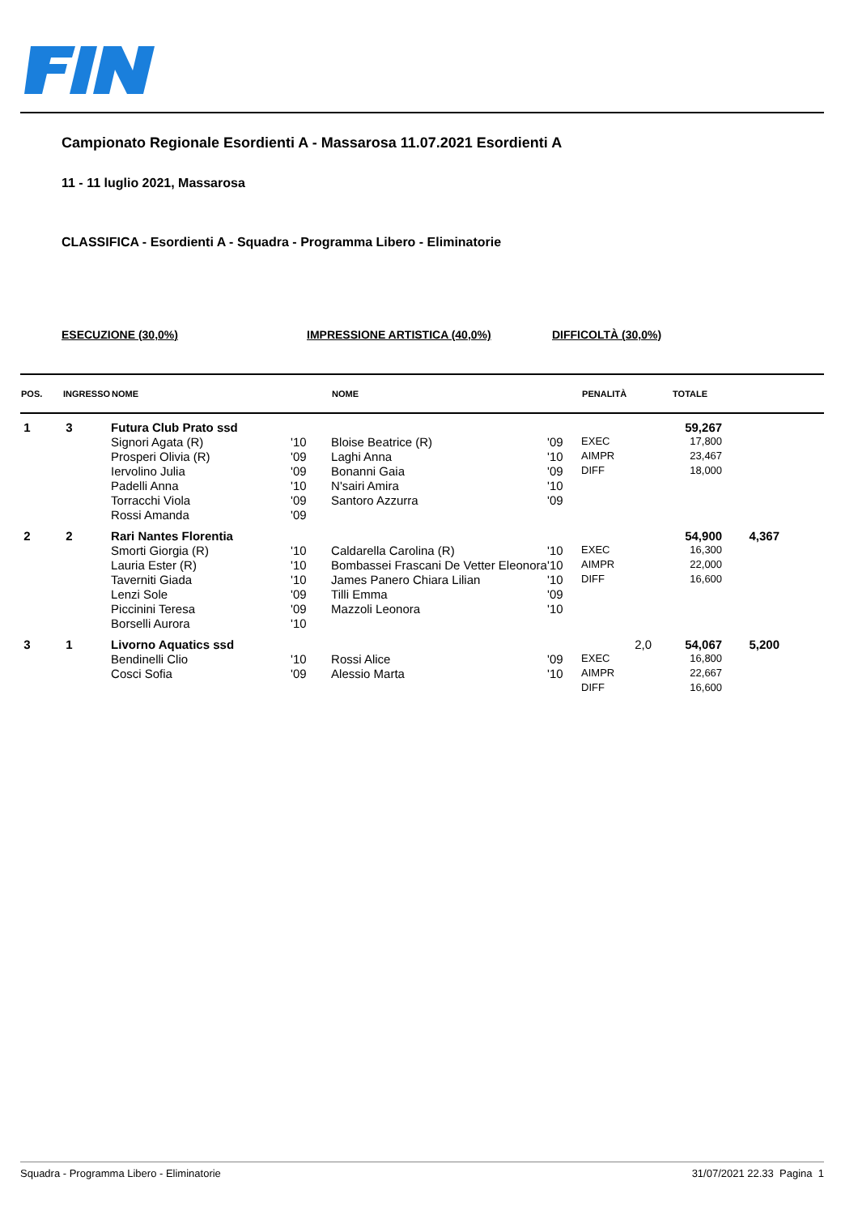Campionato Regionale Esordienti A - Massarosa 11.07.2021 Esordienti A
11 - 11 luglio 2021, Massarosa
CLASSIFICA - Esordienti A - Squadra - Programma Libero - Eliminatorie
ESECUZIONE (30,0%) IMPRESSIONE ARTISTICA (40,0%) DIFFICOLTÀ (30,0%)
| POS. | INGRESSO | NOME | | NOME | | PENALITÀ | TOTALE | |
| --- | --- | --- | --- | --- | --- | --- | --- | --- |
| 1 | 3 | Futura Club Prato ssd | | | | | 59,267 | |
| | | Signori Agata (R) | '10 | Bloise Beatrice (R) | '09 | EXEC | 17,800 | |
| | | Prosperi Olivia (R) | '09 | Laghi Anna | '10 | AIMPR | 23,467 | |
| | | Iervolino Julia | '09 | Bonanni Gaia | '09 | DIFF | 18,000 | |
| | | Padelli Anna | '10 | N'sairi Amira | '10 | | | |
| | | Torracchi Viola | '09 | Santoro Azzurra | '09 | | | |
| | | Rossi Amanda | '09 | | | | | |
| 2 | 2 | Rari Nantes Florentia | | | | | 54,900 | 4,367 |
| | | Smorti Giorgia (R) | '10 | Caldarella Carolina (R) | '10 | EXEC | 16,300 | |
| | | Lauria Ester (R) | '10 | Bombassei Frascani De Vetter Eleonora | '10 | AIMPR | 22,000 | |
| | | Taverniti Giada | '10 | James Panero Chiara Lilian | '10 | DIFF | 16,600 | |
| | | Lenzi Sole | '09 | Tilli Emma | '09 | | | |
| | | Piccinini Teresa | '09 | Mazzoli Leonora | '10 | | | |
| | | Borselli Aurora | '10 | | | | | |
| 3 | 1 | Livorno Aquatics ssd | | | | 2,0 | 54,067 | 5,200 |
| | | Bendinelli Clio | '10 | Rossi Alice | '09 | EXEC | 16,800 | |
| | | Cosci Sofia | '09 | Alessio Marta | '10 | AIMPR | 22,667 | |
| | | | | | | DIFF | 16,600 | |
Squadra - Programma Libero - Eliminatorie 31/07/2021 22.33 Pagina 1